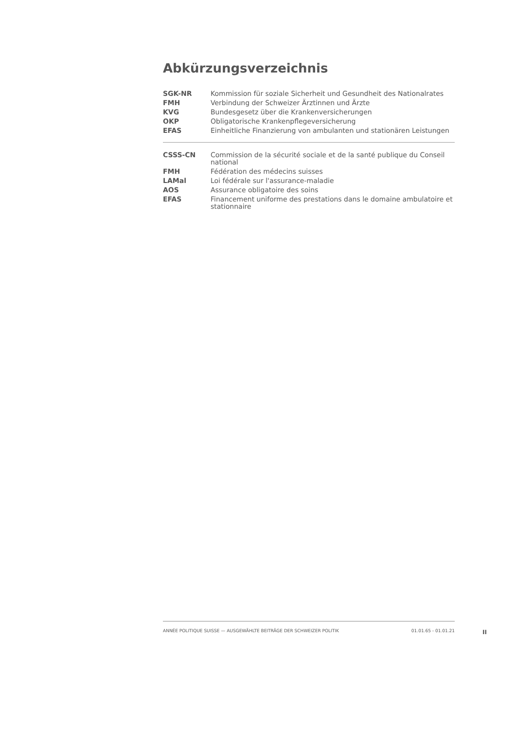Abkürzungsverzeichnis
| SGK-NR | Kommission für soziale Sicherheit und Gesundheit des Nationalrates |
| FMH | Verbindung der Schweizer Ärztinnen und Ärzte |
| KVG | Bundesgesetz über die Krankenversicherungen |
| OKP | Obligatorische Krankenpflegeversicherung |
| EFAS | Einheitliche Finanzierung von ambulanten und stationären Leistungen |
| CSSS-CN | Commission de la sécurité sociale et de la santé publique du Conseil national |
| FMH | Fédération des médecins suisses |
| LAMal | Loi fédérale sur l'assurance-maladie |
| AOS | Assurance obligatoire des soins |
| EFAS | Financement uniforme des prestations dans le domaine ambulatoire et stationnaire |
ANNÉE POLITIQUE SUISSE — AUSGEWÄHLTE BEITRÄGE DER SCHWEIZER POLITIK 01.01.65 - 01.01.21
II